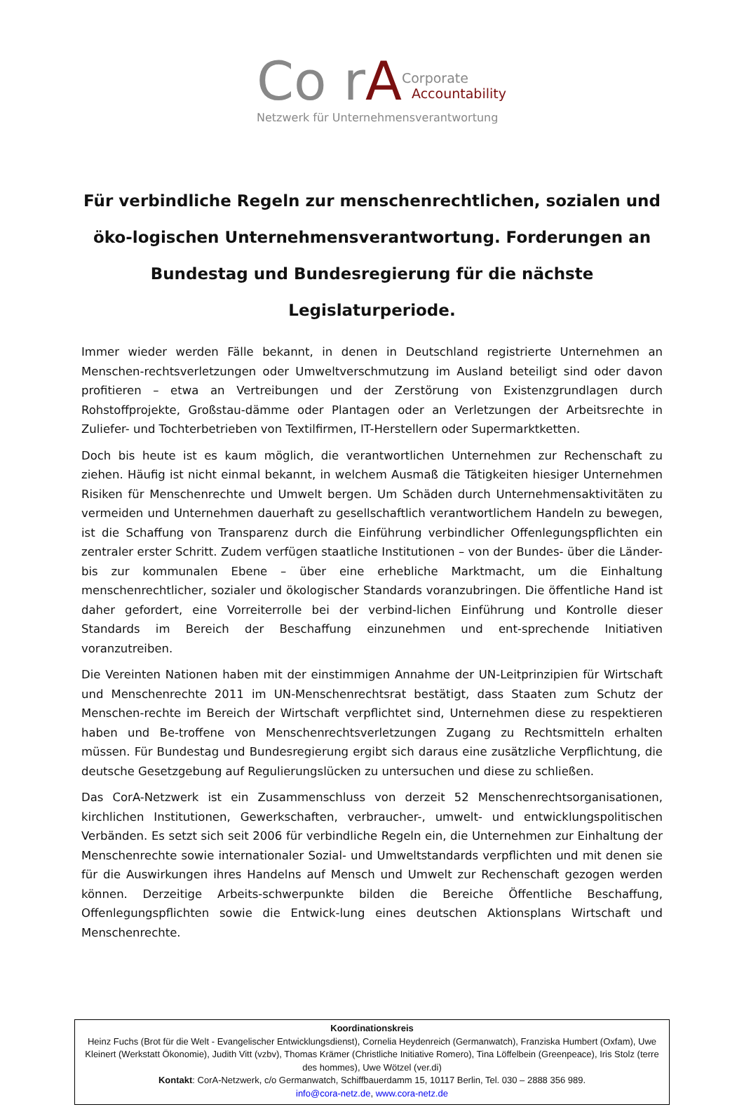Co rA Corporate
Accountability
Netzwerk für Unternehmensverantwortung
Für verbindliche Regeln zur menschenrechtlichen, sozialen und öko-logischen Unternehmensverantwortung. Forderungen an Bundestag und Bundesregierung für die nächste Legislaturperiode.
Immer wieder werden Fälle bekannt, in denen in Deutschland registrierte Unternehmen an Menschen-rechtsverletzungen oder Umweltverschmutzung im Ausland beteiligt sind oder davon profitieren – etwa an Vertreibungen und der Zerstörung von Existenzgrundlagen durch Rohstoffprojekte, Großstau-dämme oder Plantagen oder an Verletzungen der Arbeitsrechte in Zuliefer- und Tochterbetrieben von Textilfirmen, IT-Herstellern oder Supermarktketten.
Doch bis heute ist es kaum möglich, die verantwortlichen Unternehmen zur Rechenschaft zu ziehen. Häufig ist nicht einmal bekannt, in welchem Ausmaß die Tätigkeiten hiesiger Unternehmen Risiken für Menschenrechte und Umwelt bergen. Um Schäden durch Unternehmensaktivitäten zu vermeiden und Unternehmen dauerhaft zu gesellschaftlich verantwortlichem Handeln zu bewegen, ist die Schaffung von Transparenz durch die Einführung verbindlicher Offenlegungspflichten ein zentraler erster Schritt. Zudem verfügen staatliche Institutionen – von der Bundes- über die Länder- bis zur kommunalen Ebene – über eine erhebliche Marktmacht, um die Einhaltung menschenrechtlicher, sozialer und ökologischer Standards voranzubringen. Die öffentliche Hand ist daher gefordert, eine Vorreiterrolle bei der verbind-lichen Einführung und Kontrolle dieser Standards im Bereich der Beschaffung einzunehmen und ent-sprechende Initiativen voranzutreiben.
Die Vereinten Nationen haben mit der einstimmigen Annahme der UN-Leitprinzipien für Wirtschaft und Menschenrechte 2011 im UN-Menschenrechtsrat bestätigt, dass Staaten zum Schutz der Menschen-rechte im Bereich der Wirtschaft verpflichtet sind, Unternehmen diese zu respektieren haben und Be-troffene von Menschenrechtsverletzungen Zugang zu Rechtsmitteln erhalten müssen. Für Bundestag und Bundesregierung ergibt sich daraus eine zusätzliche Verpflichtung, die deutsche Gesetzgebung auf Regulierungslücken zu untersuchen und diese zu schließen.
Das CorA-Netzwerk ist ein Zusammenschluss von derzeit 52 Menschenrechtsorganisationen, kirchlichen Institutionen, Gewerkschaften, verbraucher-, umwelt- und entwicklungspolitischen Verbänden. Es setzt sich seit 2006 für verbindliche Regeln ein, die Unternehmen zur Einhaltung der Menschenrechte sowie internationaler Sozial- und Umweltstandards verpflichten und mit denen sie für die Auswirkungen ihres Handelns auf Mensch und Umwelt zur Rechenschaft gezogen werden können. Derzeitige Arbeits-schwerpunkte bilden die Bereiche Öffentliche Beschaffung, Offenlegungspflichten sowie die Entwick-lung eines deutschen Aktionsplans Wirtschaft und Menschenrechte.
Koordinationskreis
Heinz Fuchs (Brot für die Welt - Evangelischer Entwicklungsdienst), Cornelia Heydenreich (Germanwatch), Franziska Humbert (Oxfam), Uwe Kleinert (Werkstatt Ökonomie), Judith Vitt (vzbv), Thomas Krämer (Christliche Initiative Romero), Tina Löffelbein (Greenpeace), Iris Stolz (terre des hommes), Uwe Wötzel (ver.di)
Kontakt: CorA-Netzwerk, c/o Germanwatch, Schiffbauerdamm 15, 10117 Berlin, Tel. 030 – 2888 356 989.
info@cora-netz.de, www.cora-netz.de